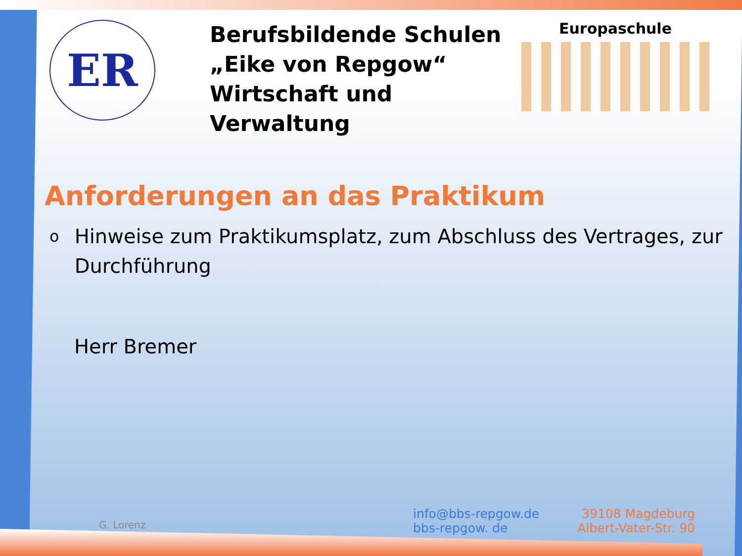ER
Berufsbildende Schulen
„Eike von Repgow“
Wirtschaft und Verwaltung
Europaschule
Anforderungen an das Praktikum
o
Hinweise zum Praktikumsplatz, zum Abschluss des Vertrages, zur Durchführung
Herr Bremer
G. Lorenz
info@bbs-repgow.de
bbs-repgow. de
39108 Magdeburg
Albert-Vater-Str. 90